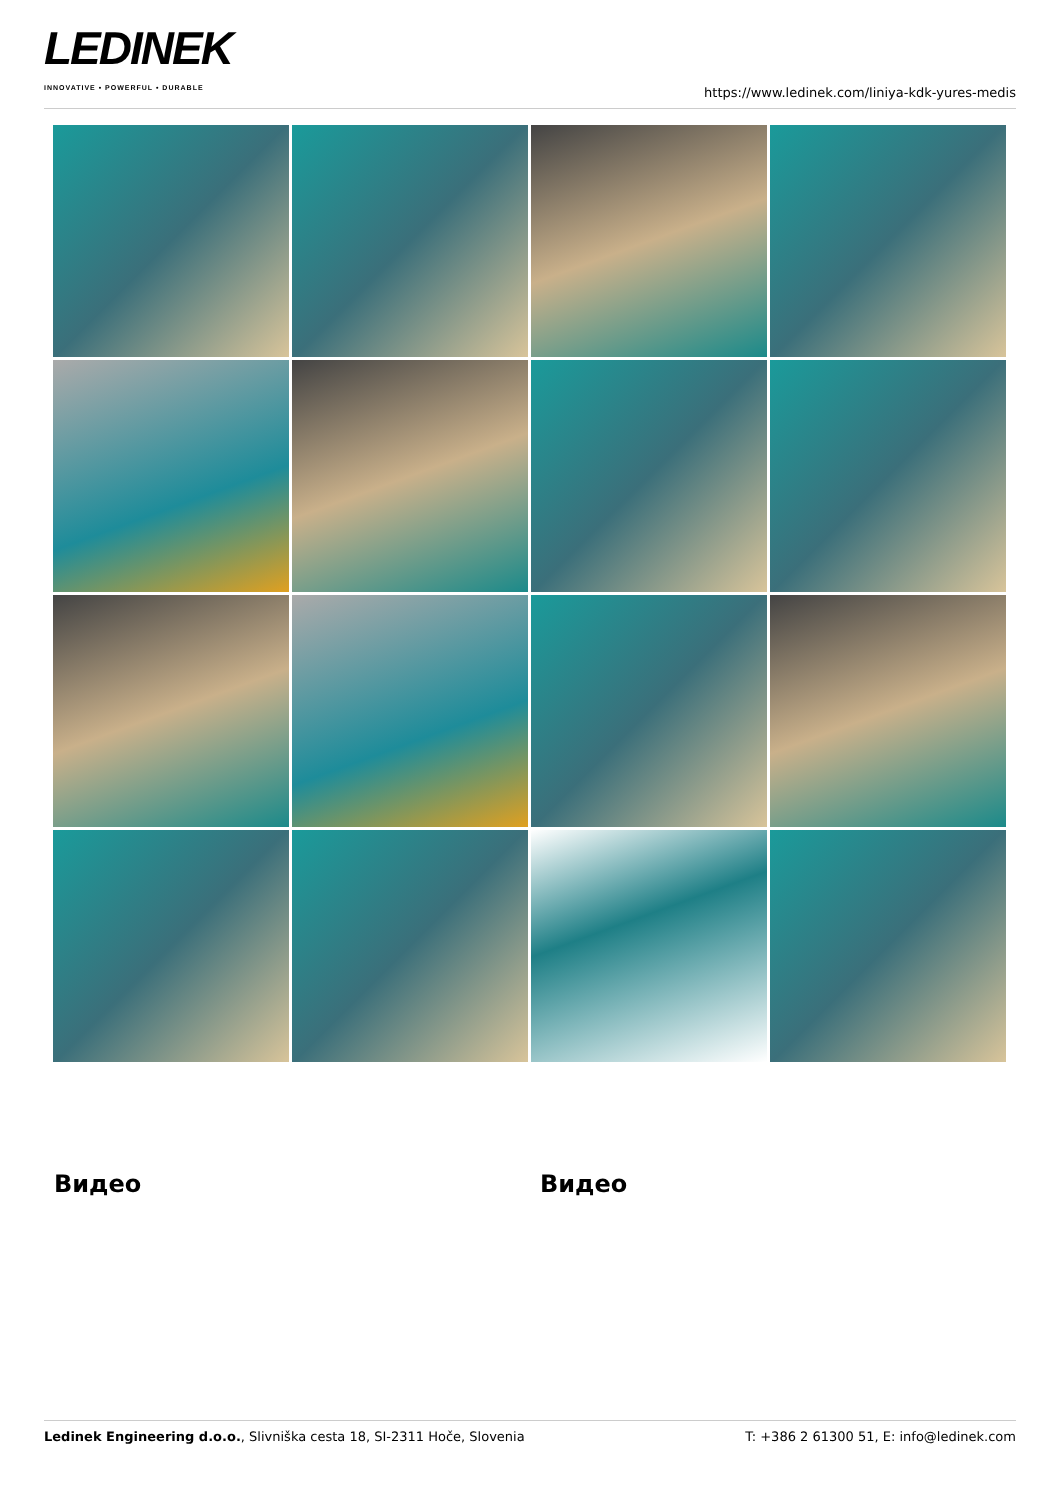LEDINEK
INNOVATIVE • POWERFUL • DURABLE
https://www.ledinek.com/liniya-kdk-yures-medis
Видео Видео
Ledinek Engineering d.o.o., Slivniška cesta 18, SI-2311 Hoče, Slovenia
T: +386 2 61300 51, E: info@ledinek.com